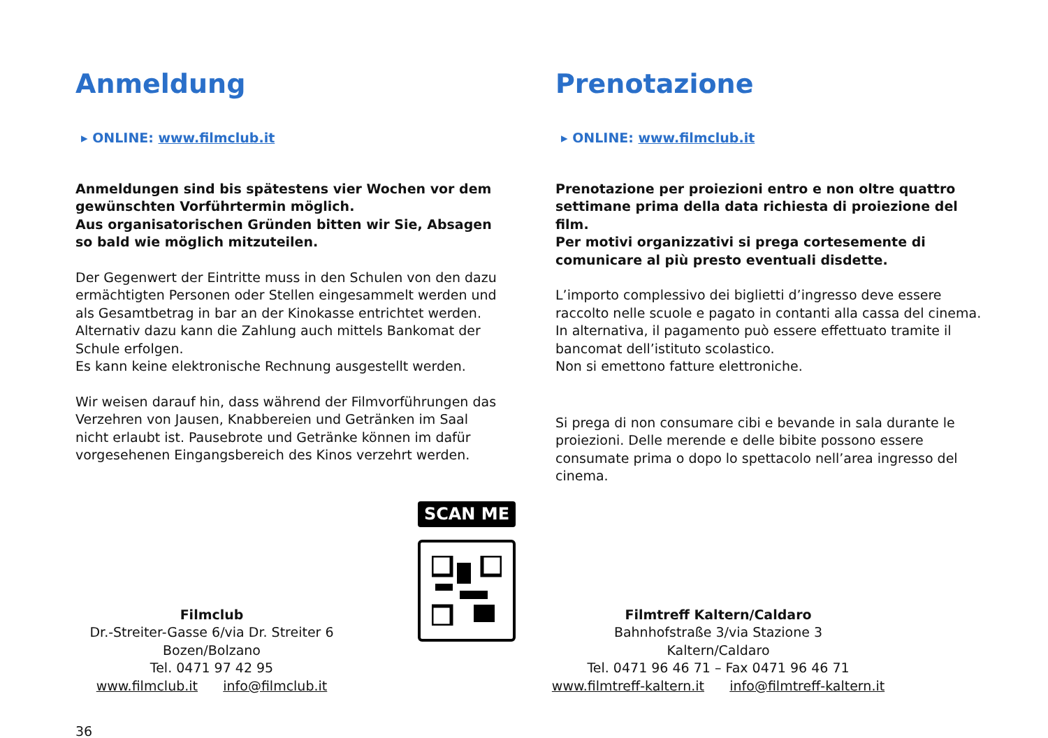Anmeldung
▸ ONLINE: www.filmclub.it
Anmeldungen sind bis spätestens vier Wochen vor dem gewünschten Vorführtermin möglich.
Aus organisatorischen Gründen bitten wir Sie, Absagen so bald wie möglich mitzuteilen.
Der Gegenwert der Eintritte muss in den Schulen von den dazu ermächtigten Personen oder Stellen eingesammelt werden und als Gesamtbetrag in bar an der Kinokasse entrichtet werden.
Alternativ dazu kann die Zahlung auch mittels Bankomat der Schule erfolgen.
Es kann keine elektronische Rechnung ausgestellt werden.
Wir weisen darauf hin, dass während der Filmvorführungen das Verzehren von Jausen, Knabbereien und Getränken im Saal nicht erlaubt ist. Pausebrote und Getränke können im dafür vorgesehenen Eingangsbereich des Kinos verzehrt werden.
Prenotazione
▸ ONLINE: www.filmclub.it
Prenotazione per proiezioni entro e non oltre quattro settimane prima della data richiesta di proiezione del film.
Per motivi organizzativi si prega cortesemente di comunicare al più presto eventuali disdette.
L’importo complessivo dei biglietti d’ingresso deve essere raccolto nelle scuole e pagato in contanti alla cassa del cinema.
In alternativa, il pagamento può essere effettuato tramite il bancomat dell’istituto scolastico.
Non si emettono fatture elettroniche.
Si prega di non consumare cibi e bevande in sala durante le proiezioni. Delle merende e delle bibite possono essere consumate prima o dopo lo spettacolo nell’area ingresso del cinema.
Filmclub
Dr.-Streiter-Gasse 6/via Dr. Streiter 6
Bozen/Bolzano
Tel. 0471 97 42 95
www.filmclub.it info@filmclub.it
SCAN ME
Filmtreff Kaltern/Caldaro
Bahnhofstraße 3/via Stazione 3
Kaltern/Caldaro
Tel. 0471 96 46 71 – Fax 0471 96 46 71
www.filmtreff-kaltern.it info@filmtreff-kaltern.it
36